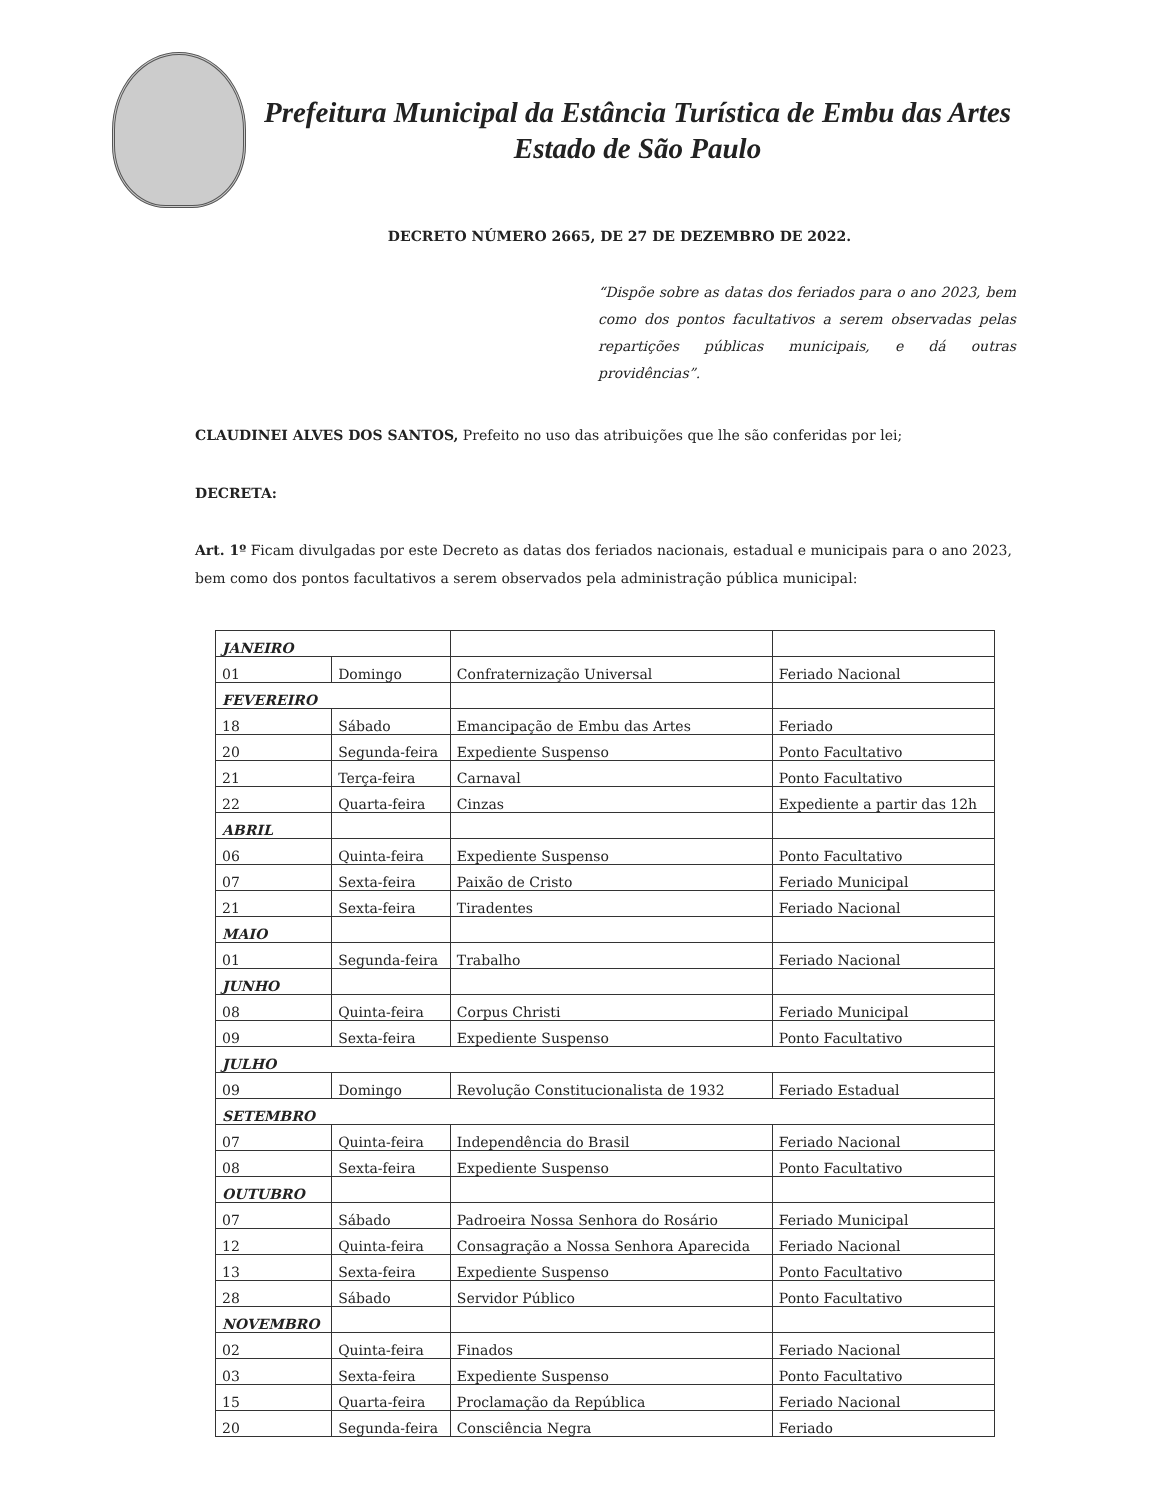Prefeitura Municipal da Estância Turística de Embu das Artes
Estado de São Paulo
DECRETO NÚMERO 2665, DE 27 DE DEZEMBRO DE 2022.
“Dispõe sobre as datas dos feriados para o ano 2023, bem como dos pontos facultativos a serem observadas pelas repartições públicas municipais, e dá outras providências”.
CLAUDINEI ALVES DOS SANTOS, Prefeito no uso das atribuições que lhe são conferidas por lei;
DECRETA:
Art. 1º Ficam divulgadas por este Decreto as datas dos feriados nacionais, estadual e municipais para o ano 2023, bem como dos pontos facultativos a serem observados pela administração pública municipal:
| JANEIRO | | | |
| 01 | Domingo | Confraternização Universal | Feriado Nacional |
| FEVEREIRO | | | |
| 18 | Sábado | Emancipação de Embu das Artes | Feriado |
| 20 | Segunda-feira | Expediente Suspenso | Ponto Facultativo |
| 21 | Terça-feira | Carnaval | Ponto Facultativo |
| 22 | Quarta-feira | Cinzas | Expediente a partir das 12h |
| ABRIL | | | |
| 06 | Quinta-feira | Expediente Suspenso | Ponto Facultativo |
| 07 | Sexta-feira | Paixão de Cristo | Feriado Municipal |
| 21 | Sexta-feira | Tiradentes | Feriado Nacional |
| MAIO | | | |
| 01 | Segunda-feira | Trabalho | Feriado Nacional |
| JUNHO | | | |
| 08 | Quinta-feira | Corpus Christi | Feriado Municipal |
| 09 | Sexta-feira | Expediente Suspenso | Ponto Facultativo |
| JULHO | | | |
| 09 | Domingo | Revolução Constitucionalista de 1932 | Feriado Estadual |
| SETEMBRO | | | |
| 07 | Quinta-feira | Independência do Brasil | Feriado Nacional |
| 08 | Sexta-feira | Expediente Suspenso | Ponto Facultativo |
| OUTUBRO | | | |
| 07 | Sábado | Padroeira Nossa Senhora do Rosário | Feriado Municipal |
| 12 | Quinta-feira | Consagração a Nossa Senhora Aparecida | Feriado Nacional |
| 13 | Sexta-feira | Expediente Suspenso | Ponto Facultativo |
| 28 | Sábado | Servidor Público | Ponto Facultativo |
| NOVEMBRO | | | |
| 02 | Quinta-feira | Finados | Feriado Nacional |
| 03 | Sexta-feira | Expediente Suspenso | Ponto Facultativo |
| 15 | Quarta-feira | Proclamação da República | Feriado Nacional |
| 20 | Segunda-feira | Consciência Negra | Feriado |